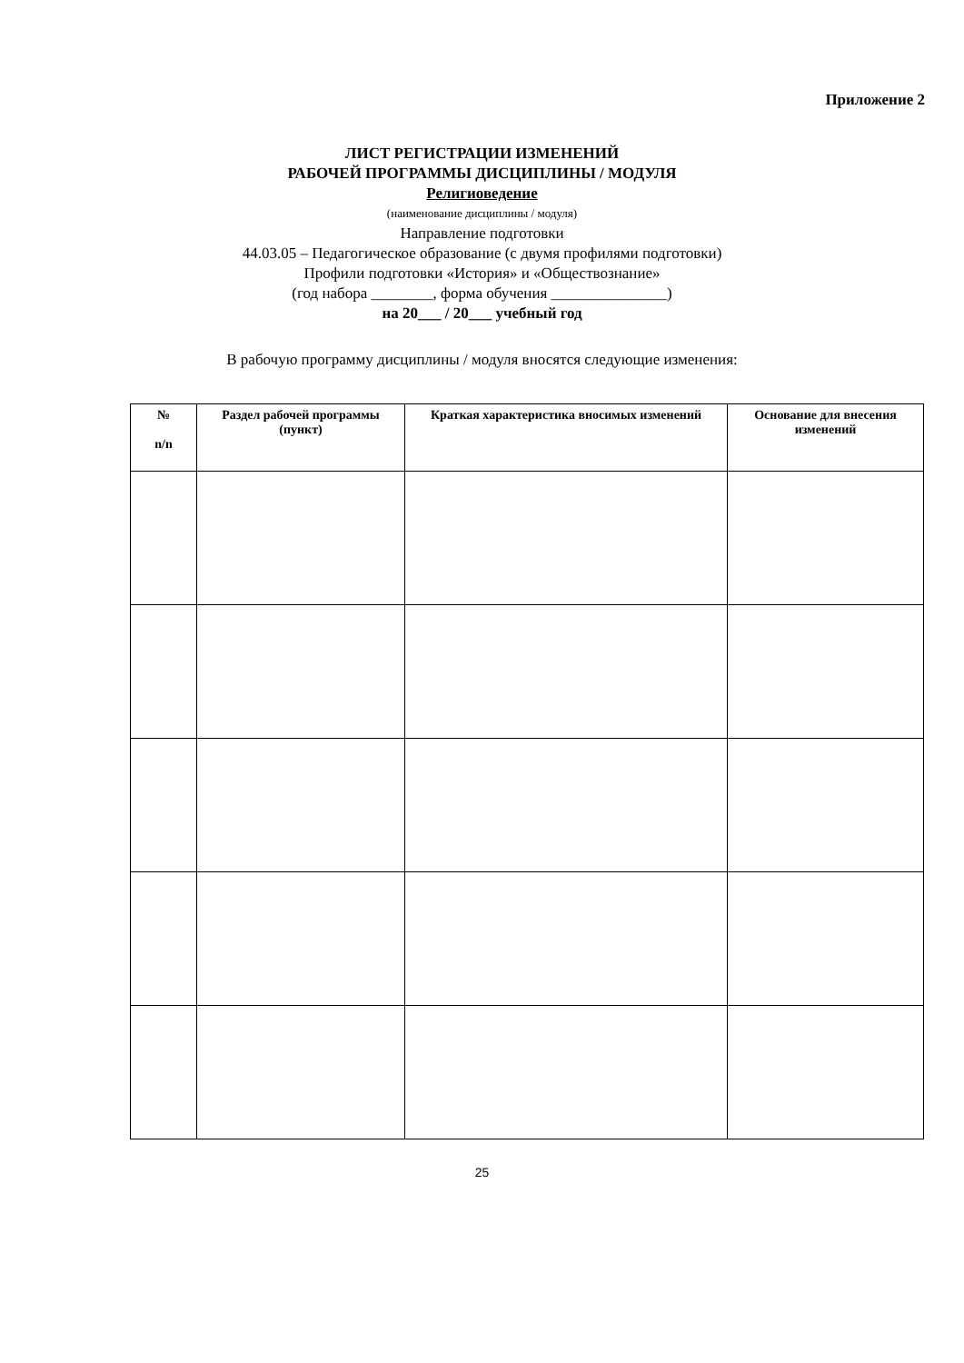Приложение 2
ЛИСТ РЕГИСТРАЦИИ ИЗМЕНЕНИЙ
РАБОЧЕЙ ПРОГРАММЫ ДИСЦИПЛИНЫ / МОДУЛЯ
Религиоведение
(наименование дисциплины / модуля)
Направление подготовки
44.03.05 – Педагогическое образование (с двумя профилями подготовки)
Профили подготовки «История» и «Обществознание»
(год набора ________, форма обучения _______________)
на 20___ / 20___ учебный год
В рабочую программу дисциплины / модуля вносятся следующие изменения:
| № n/n | Раздел рабочей программы (пункт) | Краткая характеристика вносимых изменений | Основание для внесения изменений |
| --- | --- | --- | --- |
25